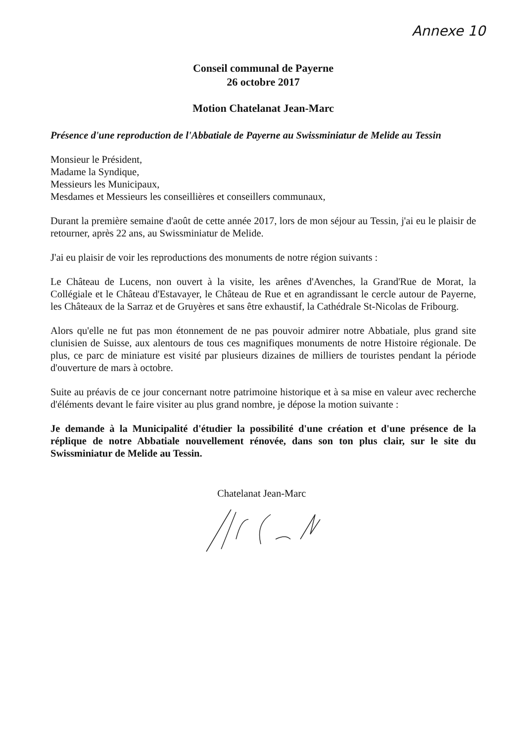Annexe 10
Conseil communal de Payerne
26 octobre 2017
Motion Chatelanat Jean-Marc
Présence d'une reproduction de l'Abbatiale de Payerne au Swissminiatur de Melide au Tessin
Monsieur le Président,
Madame la Syndique,
Messieurs les Municipaux,
Mesdames et Messieurs les conseillières et conseillers communaux,
Durant la première semaine d'août de cette année 2017, lors de mon séjour au Tessin, j'ai eu le plaisir de retourner, après 22 ans, au Swissminiatur de Melide.
J'ai eu plaisir de voir les reproductions des monuments de notre région suivants :
Le Château de Lucens, non ouvert à la visite, les arênes d'Avenches, la Grand'Rue de Morat, la Collégiale et le Château d'Estavayer, le Château de Rue et en agrandissant le cercle autour de Payerne, les Châteaux de la Sarraz et de Gruyères et sans être exhaustif, la Cathédrale St-Nicolas de Fribourg.
Alors qu'elle ne fut pas mon étonnement de ne pas pouvoir admirer notre Abbatiale, plus grand site clunisien de Suisse, aux alentours de tous ces magnifiques monuments de notre Histoire régionale. De plus, ce parc de miniature est visité par plusieurs dizaines de milliers de touristes pendant la période d'ouverture de mars à octobre.
Suite au préavis de ce jour concernant notre patrimoine historique et à sa mise en valeur avec recherche d'éléments devant le faire visiter au plus grand nombre, je dépose la motion suivante :
Je demande à la Municipalité d'étudier la possibilité d'une création et d'une présence de la réplique de notre Abbatiale nouvellement rénovée, dans son ton plus clair, sur le site du Swissminiatur de Melide au Tessin.
Chatelanat Jean-Marc